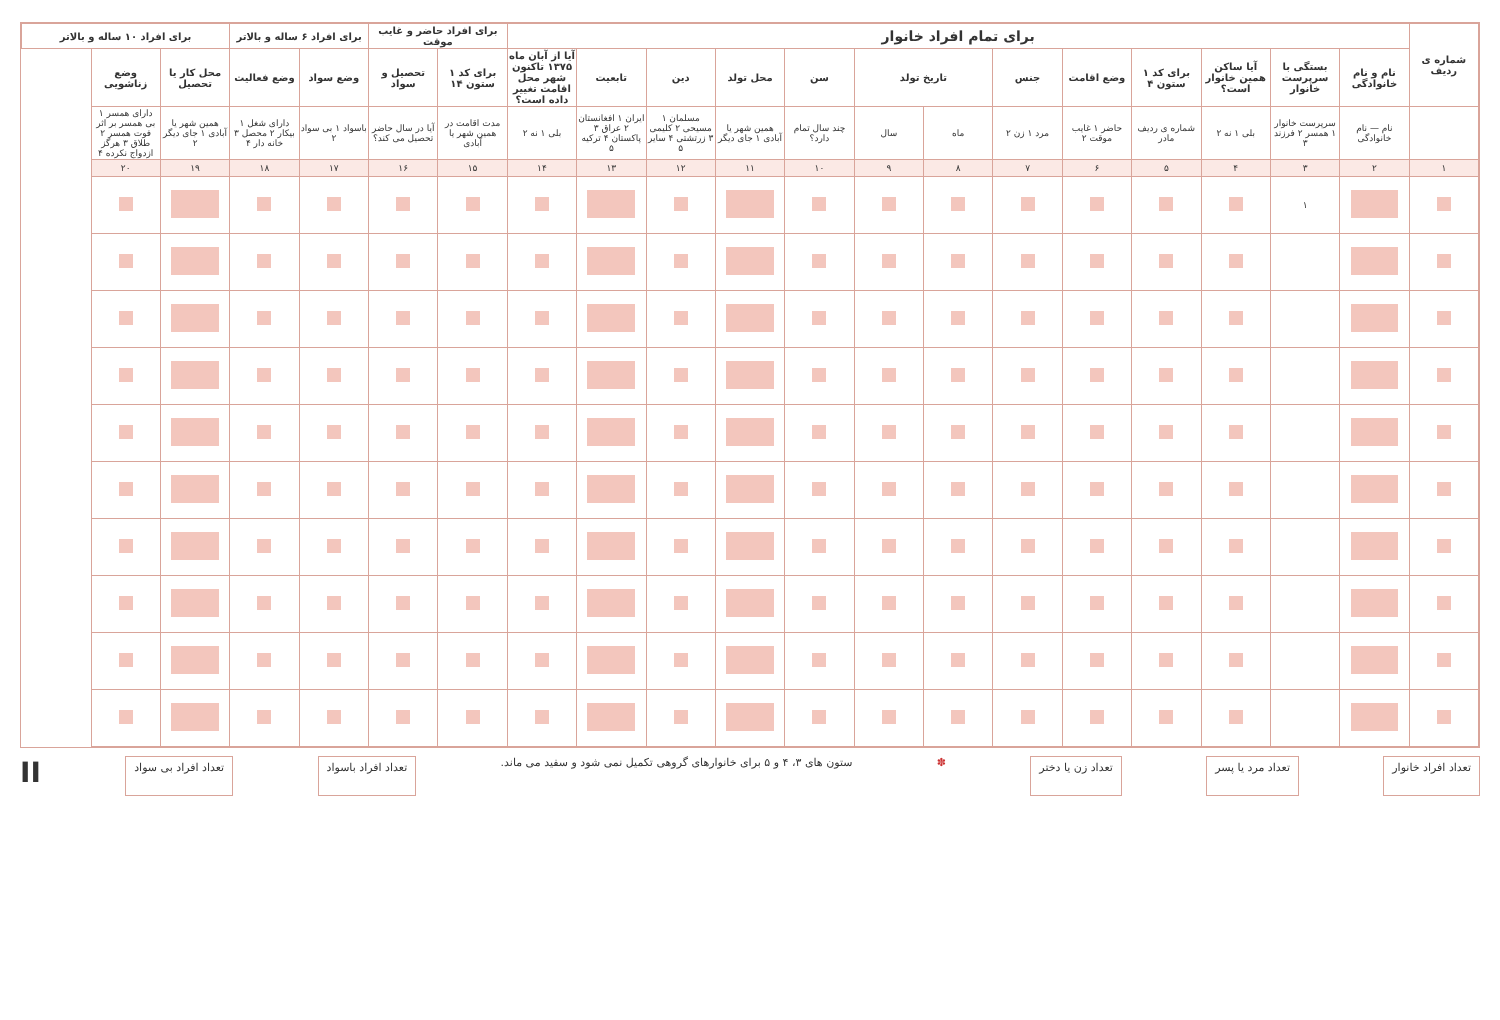| شماره ی ردیف | برای تمام افراد خانوار | | | | | | | | | | | | | برای افراد حاضر و غایب موقت | | برای افراد ۶ ساله و بالاتر | | برای افراد ۱۰ ساله و بالاتر | |
| --- | --- | --- | --- | --- | --- | --- | --- | --- | --- | --- | --- | --- | --- | --- | --- | --- | --- | --- | --- |
| | نام و نام خانوادگی | بستگی با سرپرست خانوار | آیا ساکن همین خانوار است؟ | برای کد ۱ ستون ۴ | وضع اقامت | جنس | تاریخ تولد | | سن | محل تولد | دین | تابعیت | آیا از آبان ماه ۱۳۷۵ تاکنون شهر محل اقامت تغییر داده است؟ | برای کد ۱ ستون ۱۴ | تحصیل و سواد | وضع سواد | وضع فعالیت | محل کار یا تحصیل | وضع زناشویی |
| | نام — نام خانوادگی | سرپرست خانوار ۱ همسر ۲ فرزند ۳ | بلی ۱ نه ۲ | شماره ی ردیف مادر | حاضر ۱ غایب موقت ۲ | مرد ۱ زن ۲ | ماه | سال | چند سال تمام دارد؟ | همین شهر یا آبادی ۱ جای دیگر | مسلمان ۱ مسیحی ۲ کلیمی ۳ زرتشتی ۴ سایر ۵ | ایران ۱ افغانستان ۲ عراق ۳ پاکستان ۴ ترکیه ۵ | بلی ۱ نه ۲ | مدت اقامت در همین شهر یا آبادی | آیا در سال حاضر تحصیل می کند؟ | باسواد ۱ بی سواد ۲ | دارای شغل ۱ بیکار ۲ محصل ۳ خانه دار ۴ | همین شهر یا آبادی ۱ جای دیگر ۲ | دارای همسر ۱ بی همسر بر اثر فوت همسر ۲ طلاق ۳ هرگز ازدواج نکرده ۴ |
| ۱ | ۲ | ۳ | ۴ | ۵ | ۶ | ۷ | ۸ | ۹ | ۱۰ | ۱۱ | ۱۲ | ۱۳ | ۱۴ | ۱۵ | ۱۶ | ۱۷ | ۱۸ | ۱۹ | ۲۰ |
| | | ۱ | | | | | | | | | | | | | | | | | |
تعداد افراد خانوار تعداد مرد یا پسر تعداد زن یا دختر
✽ ستون های ۳، ۴ و ۵ برای خانوارهای گروهی تکمیل نمی شود و سفید می ماند.
تعداد افراد باسواد تعداد افراد بی سواد
II